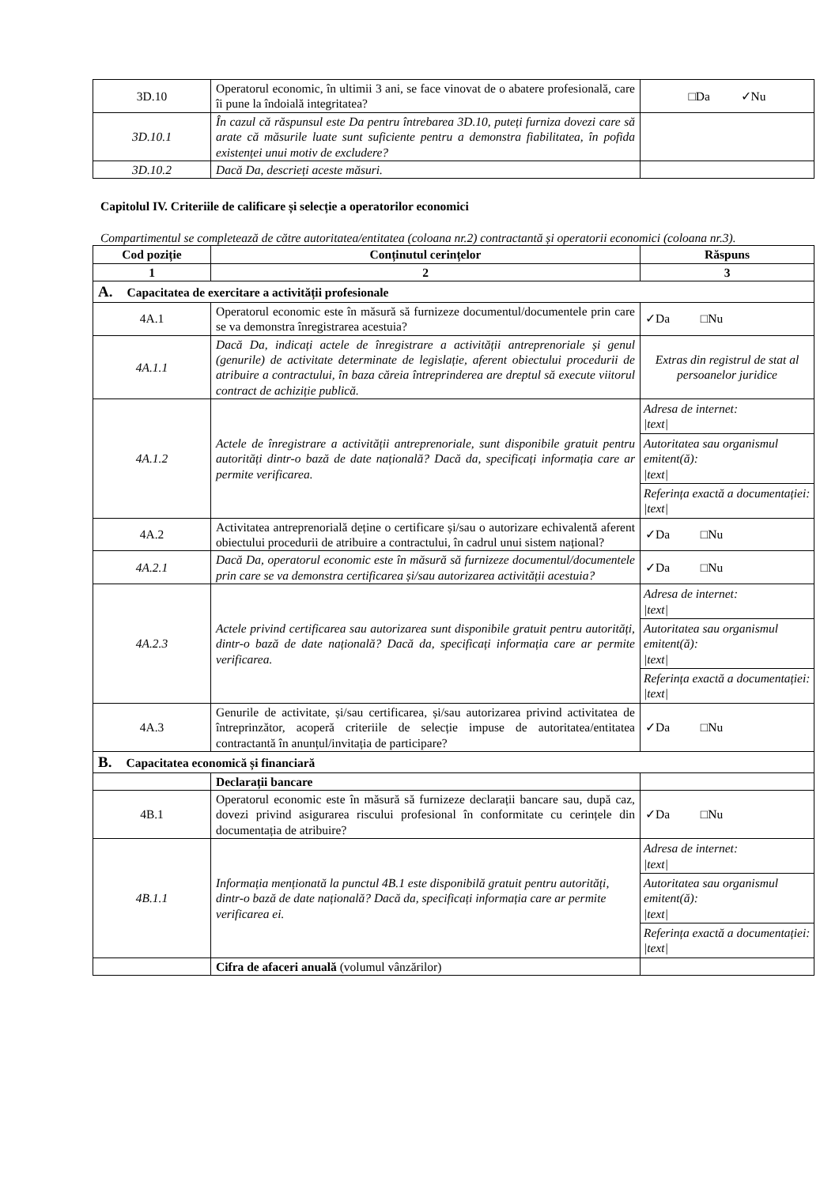| 3D.10 | Operatorul economic, în ultimii 3 ani, se face vinovat de o abatere profesională, care îi pune la îndoială integritatea? | □Da ✓Nu |
| 3D.10.1 | În cazul că răspunsul este Da pentru întrebarea 3D.10, puteți furniza dovezi care să arate că măsurile luate sunt suficiente pentru a demonstra fiabilitatea, în pofida existenței unui motiv de excludere? | |
| 3D.10.2 | Dacă Da, descrieți aceste măsuri. | |
Capitolul IV. Criteriile de calificare și selecție a operatorilor economici
Compartimentul se completează de către autoritatea/entitatea (coloana nr.2) contractantă și operatorii economici (coloana nr.3).
| Cod poziție | Conținutul cerințelor | Răspuns |
| --- | --- | --- |
| 1 | 2 | 3 |
| A. Capacitatea de exercitare a activității profesionale | | |
| 4A.1 | Operatorul economic este în măsură să furnizeze documentul/documentele prin care se va demonstra înregistrarea acestuia? | ✓Da □Nu |
| 4A.1.1 | Dacă Da, indicați actele de înregistrare a activității antreprenoriale și genul (genurile) de activitate determinate de legislație, aferent obiectului procedurii de atribuire a contractului, în baza căreia întreprinderea are dreptul să execute viitorul contract de achiziție publică. | Extras din registrul de stat al persoanelor juridice |
| 4A.1.2 | Actele de înregistrare a activității antreprenoriale, sunt disponibile gratuit pentru autorități dintr-o bază de date națională? Dacă da, specificați informația care ar permite verificarea. | Adresa de internet: /text/ Autoritatea sau organismul emitent(ă): /text/ Referința exactă a documentației: /text/ |
| 4A.2 | Activitatea antreprenorială deține o certificare și/sau o autorizare echivalentă aferent obiectului procedurii de atribuire a contractului, în cadrul unui sistem național? | ✓Da □Nu |
| 4A.2.1 | Dacă Da, operatorul economic este în măsură să furnizeze documentul/documentele prin care se va demonstra certificarea și/sau autorizarea activității acestuia? | ✓Da □Nu |
| 4A.2.3 | Actele privind certificarea sau autorizarea sunt disponibile gratuit pentru autorități, dintr-o bază de date națională? Dacă da, specificați informația care ar permite verificarea. | Adresa de internet: /text/ Autoritatea sau organismul emitent(ă): /text/ Referința exactă a documentației: /text/ |
| 4A.3 | Genurile de activitate, și/sau certificarea, și/sau autorizarea privind activitatea de întreprinzător, acoperă criteriile de selecție impuse de autoritatea/entitatea contractantă în anunțul/invitația de participare? | ✓Da □Nu |
| B. Capacitatea economică și financiară | | |
| | Declarații bancare | |
| 4B.1 | Operatorul economic este în măsură să furnizeze declarații bancare sau, după caz, dovezi privind asigurarea riscului profesional în conformitate cu cerințele din documentația de atribuire? | ✓Da □Nu |
| 4B.1.1 | Informația menționată la punctul 4B.1 este disponibilă gratuit pentru autorități, dintr-o bază de date națională? Dacă da, specificați informația care ar permite verificarea ei. | Adresa de internet: /text/ Autoritatea sau organismul emitent(ă): /text/ Referința exactă a documentației: /text/ |
| | Cifra de afaceri anuală (volumul vânzărilor) | |